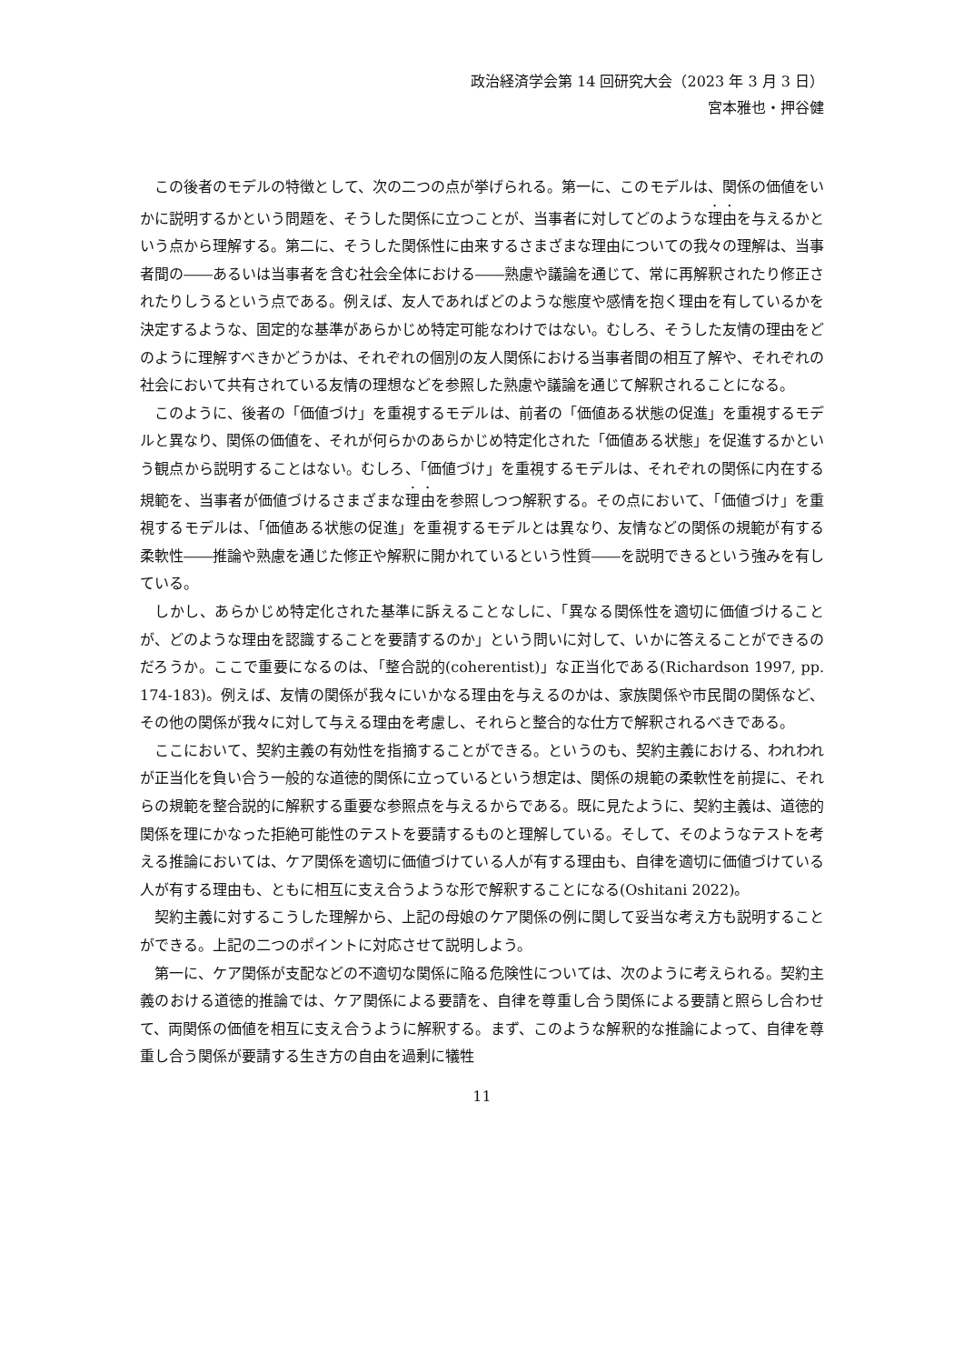政治経済学会第 14 回研究大会（2023 年 3 月 3 日）
宮本雅也・押谷健
この後者のモデルの特徴として、次の二つの点が挙げられる。第一に、このモデルは、関係の価値をいかに説明するかという問題を、そうした関係に立つことが、当事者に対してどのような理由を与えるかという点から理解する。第二に、そうした関係性に由来するさまざまな理由についての我々の理解は、当事者間の――あるいは当事者を含む社会全体における――熟慮や議論を通じて、常に再解釈されたり修正されたりしうるという点である。例えば、友人であればどのような態度や感情を抱く理由を有しているかを決定するような、固定的な基準があらかじめ特定可能なわけではない。むしろ、そうした友情の理由をどのように理解すべきかどうかは、それぞれの個別の友人関係における当事者間の相互了解や、それぞれの社会において共有されている友情の理想などを参照した熟慮や議論を通じて解釈されることになる。
このように、後者の「価値づけ」を重視するモデルは、前者の「価値ある状態の促進」を重視するモデルと異なり、関係の価値を、それが何らかのあらかじめ特定化された「価値ある状態」を促進するかという観点から説明することはない。むしろ、「価値づけ」を重視するモデルは、それぞれの関係に内在する規範を、当事者が価値づけるさまざまな理由を参照しつつ解釈する。その点において、「価値づけ」を重視するモデルは、「価値ある状態の促進」を重視するモデルとは異なり、友情などの関係の規範が有する柔軟性――推論や熟慮を通じた修正や解釈に開かれているという性質――を説明できるという強みを有している。
しかし、あらかじめ特定化された基準に訴えることなしに、「異なる関係性を適切に価値づけることが、どのような理由を認識することを要請するのか」という問いに対して、いかに答えることができるのだろうか。ここで重要になるのは、「整合説的(coherentist)」な正当化である(Richardson 1997, pp. 174-183)。例えば、友情の関係が我々にいかなる理由を与えるのかは、家族関係や市民間の関係など、その他の関係が我々に対して与える理由を考慮し、それらと整合的な仕方で解釈されるべきである。
ここにおいて、契約主義の有効性を指摘することができる。というのも、契約主義における、われわれが正当化を負い合う一般的な道徳的関係に立っているという想定は、関係の規範の柔軟性を前提に、それらの規範を整合説的に解釈する重要な参照点を与えるからである。既に見たように、契約主義は、道徳的関係を理にかなった拒絶可能性のテストを要請するものと理解している。そして、そのようなテストを考える推論においては、ケア関係を適切に価値づけている人が有する理由も、自律を適切に価値づけている人が有する理由も、ともに相互に支え合うような形で解釈することになる(Oshitani 2022)。
契約主義に対するこうした理解から、上記の母娘のケア関係の例に関して妥当な考え方も説明することができる。上記の二つのポイントに対応させて説明しよう。
第一に、ケア関係が支配などの不適切な関係に陥る危険性については、次のように考えられる。契約主義のおける道徳的推論では、ケア関係による要請を、自律を尊重し合う関係による要請と照らし合わせて、両関係の価値を相互に支え合うように解釈する。まず、このような解釈的な推論によって、自律を尊重し合う関係が要請する生き方の自由を過剰に犠牲
11